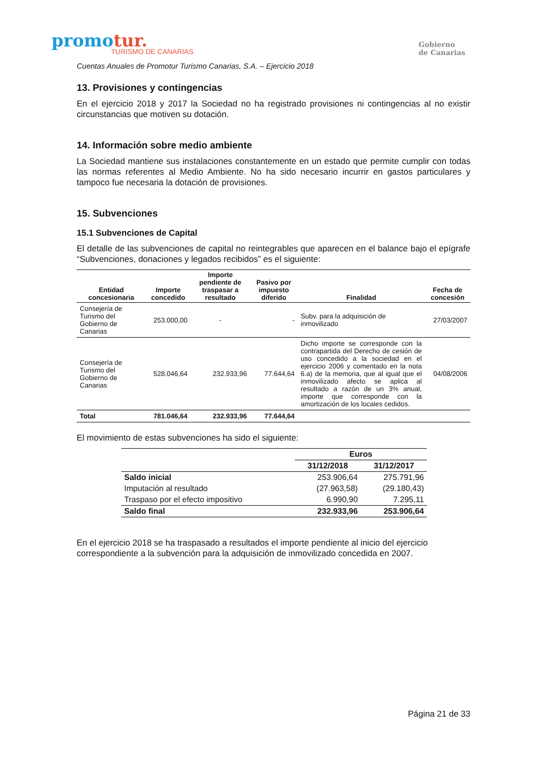promotur.
TURISMO DE CANARIAS
Gobierno
de Canarias
Cuentas Anuales de Promotur Turismo Canarias, S.A. – Ejercicio 2018
13. Provisiones y contingencias
En el ejercicio 2018 y 2017 la Sociedad no ha registrado provisiones ni contingencias al no existir circunstancias que motiven su dotación.
14. Información sobre medio ambiente
La Sociedad mantiene sus instalaciones constantemente en un estado que permite cumplir con todas las normas referentes al Medio Ambiente. No ha sido necesario incurrir en gastos particulares y tampoco fue necesaria la dotación de provisiones.
15. Subvenciones
15.1 Subvenciones de Capital
El detalle de las subvenciones de capital no reintegrables que aparecen en el balance bajo el epígrafe “Subvenciones, donaciones y legados recibidos” es el siguiente:
| Entidad concesionaria | Importe concedido | Importe pendiente de traspasar a resultado | Pasivo por impuesto diferido | Finalidad | Fecha de concesión |
| --- | --- | --- | --- | --- | --- |
| Consejería de Turismo del Gobierno de Canarias | 253.000,00 | - | - | Subv. para la adquisición de inmovilizado | 27/03/2007 |
| Consejería de Turismo del Gobierno de Canarias | 528.046,64 | 232.933,96 | 77.644,64 | Dicho importe se corresponde con la contrapartida del Derecho de cesión de uso concedido a la sociedad en el ejercicio 2006 y comentado en la nota 6.a) de la memoria, que al igual que el inmovilizado afecto se aplica al resultado a razón de un 3% anual, importe que corresponde con la amortización de los locales cedidos. | 04/08/2006 |
| Total | 781.046,64 | 232.933,96 | 77.644,64 | | |
El movimiento de estas subvenciones ha sido el siguiente:
| | Euros | |
| --- | --- | --- |
| | 31/12/2018 | 31/12/2017 |
| Saldo inicial | 253.906,64 | 275.791,96 |
| Imputación al resultado | (27.963,58) | (29.180,43) |
| Traspaso por el efecto impositivo | 6.990,90 | 7.295,11 |
| Saldo final | 232.933,96 | 253.906,64 |
En el ejercicio 2018 se ha traspasado a resultados el importe pendiente al inicio del ejercicio correspondiente a la subvención para la adquisición de inmovilizado concedida en 2007.
Página 21 de 33